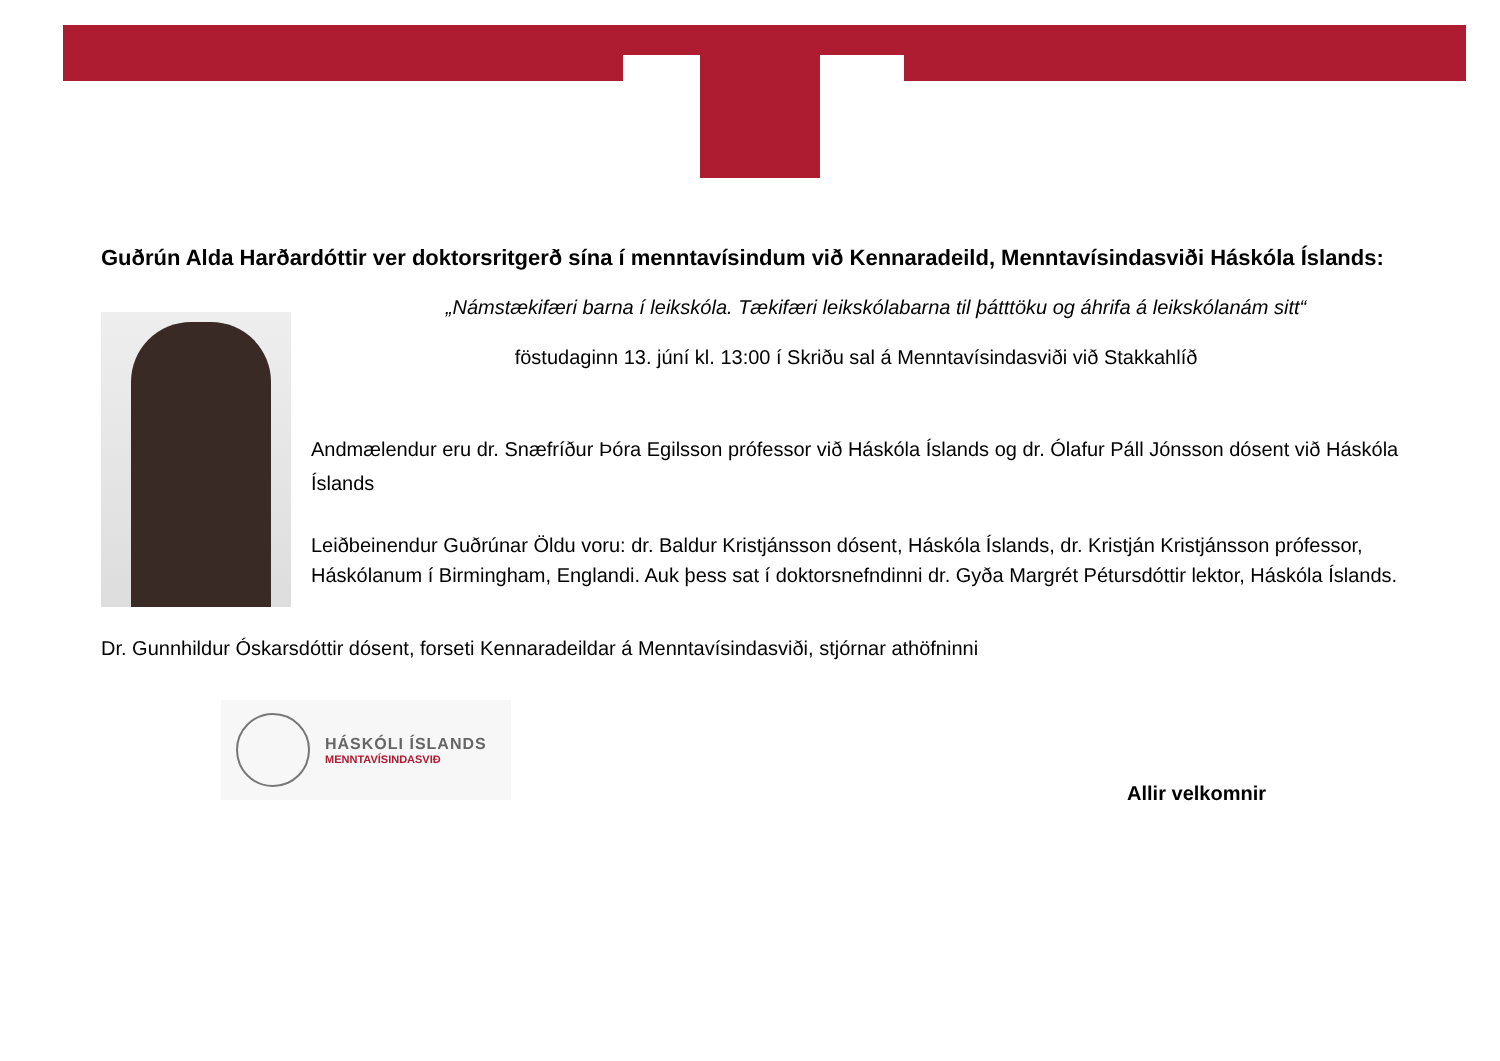Guðrún Alda Harðardóttir ver doktorsritgerð sína í menntavísindum við Kennaradeild, Menntavísindasviði Háskóla Íslands:
„Námstækifæri barna í leikskóla. Tækifæri leikskólabarna til þátttöku og áhrifa á leikskólanám sitt“
föstudaginn 13. júní kl. 13:00 í Skriðu sal á Menntavísindasviði við Stakkahlíð
Andmælendur eru dr. Snæfríður Þóra Egilsson prófessor við Háskóla Íslands og dr. Ólafur Páll Jónsson dósent við Háskóla Íslands
Leiðbeinendur Guðrúnar Öldu voru: dr. Baldur Kristjánsson dósent, Háskóla Íslands, dr. Kristján Kristjánsson prófessor, Háskólanum í Birmingham, Englandi. Auk þess sat í doktorsnefndinni dr. Gyða Margrét Pétursdóttir lektor, Háskóla Íslands.
Dr. Gunnhildur Óskarsdóttir dósent, forseti Kennaradeildar á Menntavísindasviði, stjórnar athöfninni
HÁSKÓLI ÍSLANDS
MENNTAVÍSINDASVIÐ
Allir velkomnir